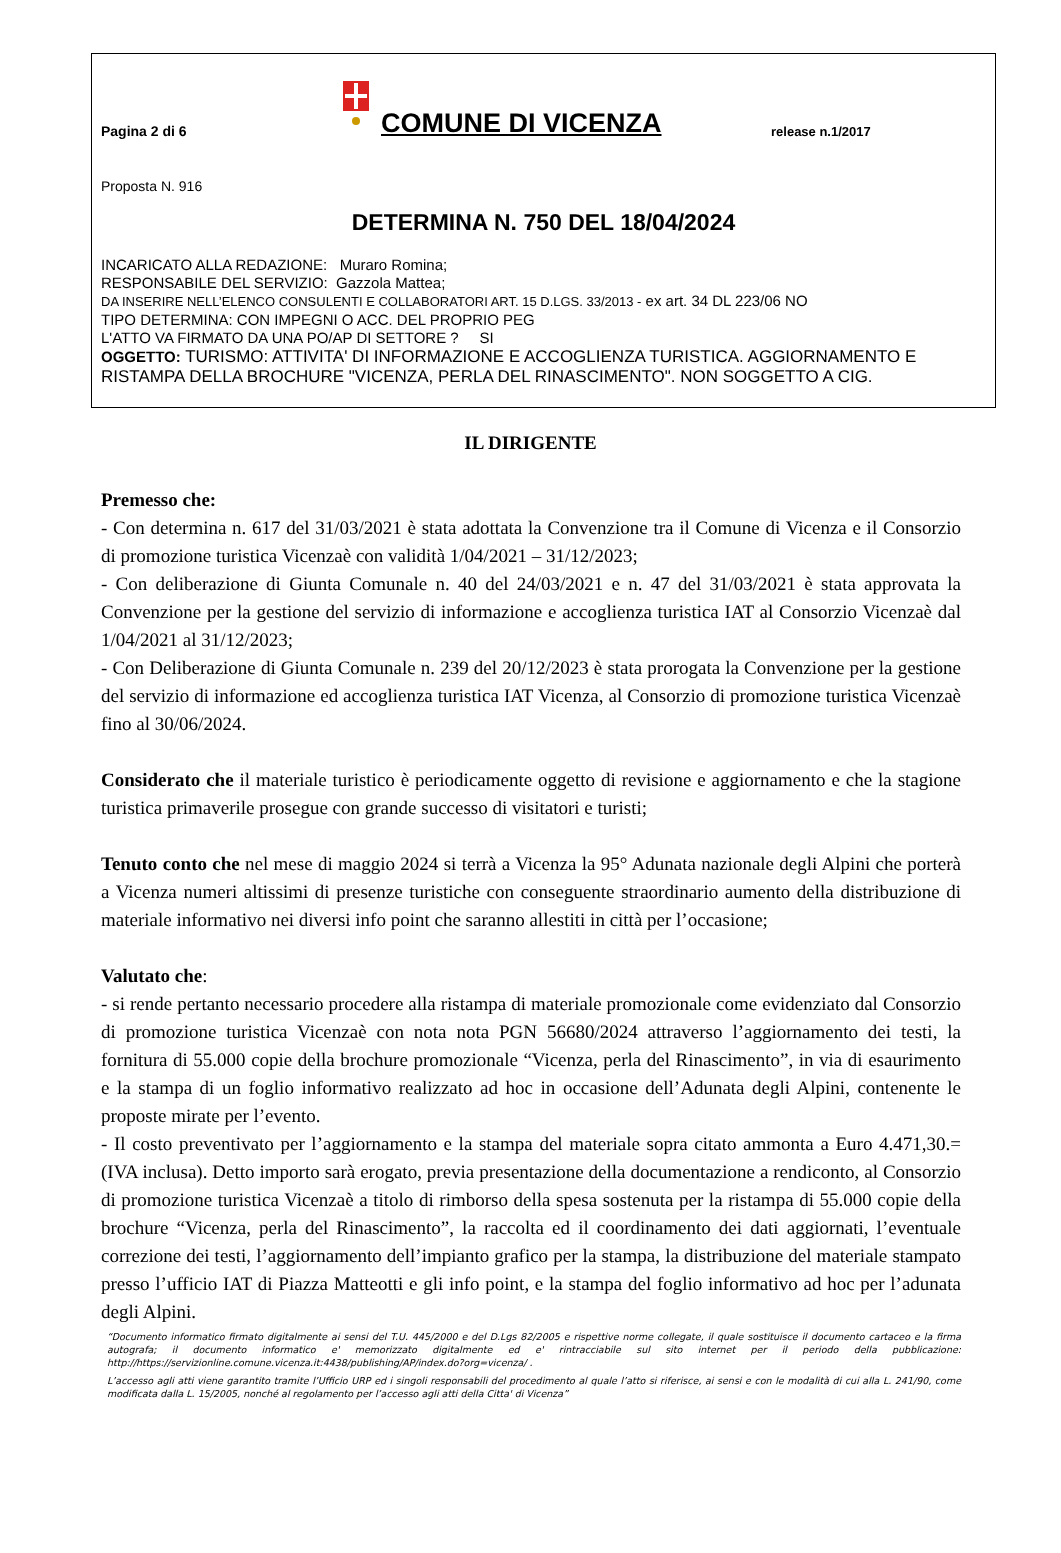Pagina 2 di 6
COMUNE DI VICENZA
release n.1/2017
Proposta N. 916
DETERMINA N. 750 DEL 18/04/2024
INCARICATO ALLA REDAZIONE: Muraro Romina;
RESPONSABILE DEL SERVIZIO: Gazzola Mattea;
DA INSERIRE NELL’ELENCO CONSULENTI E COLLABORATORI ART. 15 D.LGS. 33/2013 - ex art. 34 DL 223/06 NO
TIPO DETERMINA: CON IMPEGNI O ACC. DEL PROPRIO PEG
L'ATTO VA FIRMATO DA UNA PO/AP DI SETTORE ? SI
OGGETTO: TURISMO: ATTIVITA' DI INFORMAZIONE E ACCOGLIENZA TURISTICA. AGGIORNAMENTO E RISTAMPA DELLA BROCHURE "VICENZA, PERLA DEL RINASCIMENTO". NON SOGGETTO A CIG.
IL DIRIGENTE
Premesso che:
- Con determina n. 617 del 31/03/2021 è stata adottata la Convenzione tra il Comune di Vicenza e il Consorzio di promozione turistica Vicenzaè con validità 1/04/2021 – 31/12/2023;
- Con deliberazione di Giunta Comunale n. 40 del 24/03/2021 e n. 47 del 31/03/2021 è stata approvata la Convenzione per la gestione del servizio di informazione e accoglienza turistica IAT al Consorzio Vicenzaè dal 1/04/2021 al 31/12/2023;
- Con Deliberazione di Giunta Comunale n. 239 del 20/12/2023 è stata prorogata la Convenzione per la gestione del servizio di informazione ed accoglienza turistica IAT Vicenza, al Consorzio di promozione turistica Vicenzaè fino al 30/06/2024.
Considerato che il materiale turistico è periodicamente oggetto di revisione e aggiornamento e che la stagione turistica primaverile prosegue con grande successo di visitatori e turisti;
Tenuto conto che nel mese di maggio 2024 si terrà a Vicenza la 95° Adunata nazionale degli Alpini che porterà a Vicenza numeri altissimi di presenze turistiche con conseguente straordinario aumento della distribuzione di materiale informativo nei diversi info point che saranno allestiti in città per l’occasione;
Valutato che:
- si rende pertanto necessario procedere alla ristampa di materiale promozionale come evidenziato dal Consorzio di promozione turistica Vicenzaè con nota nota PGN 56680/2024 attraverso l’aggiornamento dei testi, la fornitura di 55.000 copie della brochure promozionale “Vicenza, perla del Rinascimento”, in via di esaurimento e la stampa di un foglio informativo realizzato ad hoc in occasione dell’Adunata degli Alpini, contenente le proposte mirate per l’evento.
- Il costo preventivato per l’aggiornamento e la stampa del materiale sopra citato ammonta a Euro 4.471,30.= (IVA inclusa). Detto importo sarà erogato, previa presentazione della documentazione a rendiconto, al Consorzio di promozione turistica Vicenzaè a titolo di rimborso della spesa sostenuta per la ristampa di 55.000 copie della brochure “Vicenza, perla del Rinascimento”, la raccolta ed il coordinamento dei dati aggiornati, l’eventuale correzione dei testi, l’aggiornamento dell’impianto grafico per la stampa, la distribuzione del materiale stampato presso l’ufficio IAT di Piazza Matteotti e gli info point, e la stampa del foglio informativo ad hoc per l’adunata degli Alpini.
“Documento informatico firmato digitalmente ai sensi del T.U. 445/2000 e del D.Lgs 82/2005 e rispettive norme collegate, il quale sostituisce il documento cartaceo e la firma autografa; il documento informatico e' memorizzato digitalmente ed e' rintracciabile sul sito internet per il periodo della pubblicazione: http://https://servizionline.comune.vicenza.it:4438/publishing/AP/index.do?org=vicenza/ .
L’accesso agli atti viene garantito tramite l’Ufficio URP ed i singoli responsabili del procedimento al quale l’atto si riferisce, ai sensi e con le modalità di cui alla L. 241/90, come modificata dalla L. 15/2005, nonché al regolamento per l’accesso agli atti della Citta' di Vicenza”